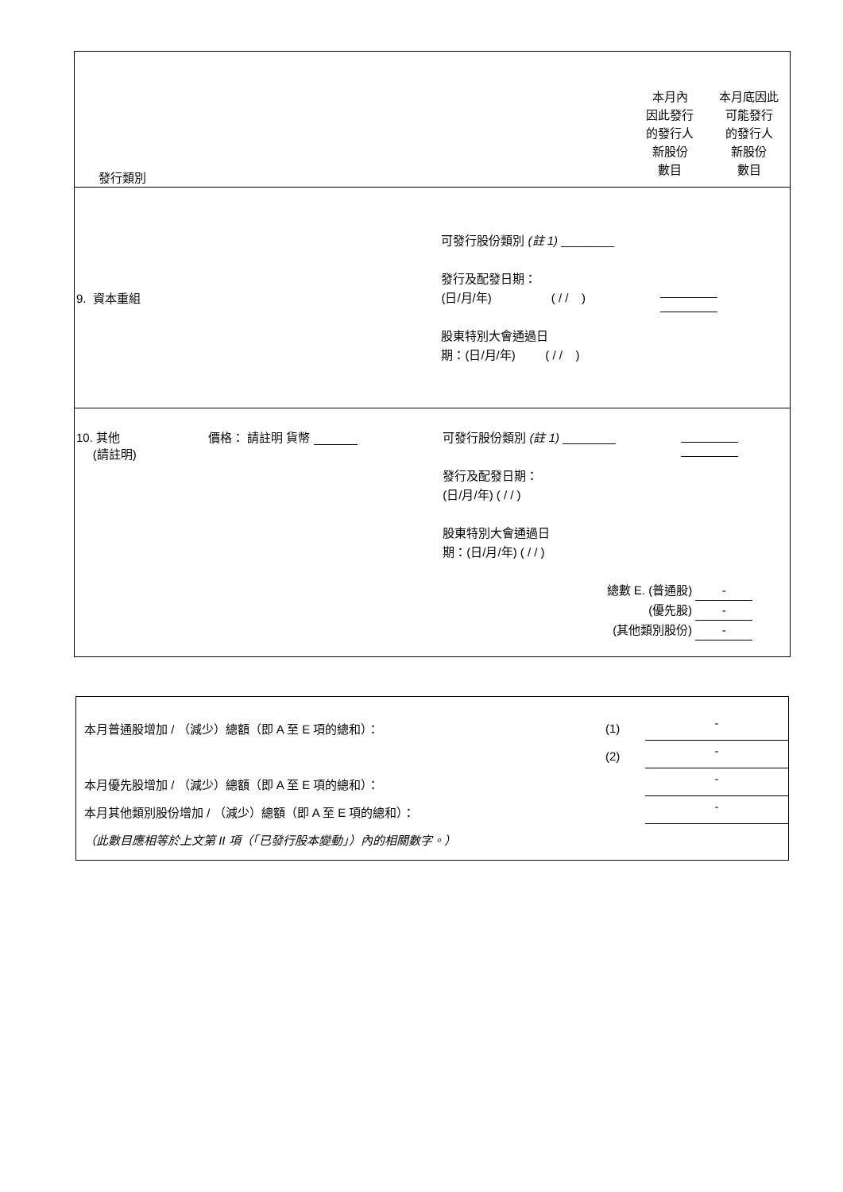發行類別
本月內
因此發行
的發行人
新股份
數目
本月底因此
可能發行
的發行人
新股份
數目
9. 資本重組
可發行股份類別 (註 1) ________
發行及配發日期：
(日/月/年) ( / / )
股東特別大會通過日
期：(日/月/年) ( / / )
10. 其他
(請註明)
價格： 請註明 貨幣
可發行股份類別 (註 1) ________
發行及配發日期：
(日/月/年) ( / / )
股東特別大會通過日
期：(日/月/年) ( / / )
總數 E. (普通股) -
(優先股) -
(其他類別股份) -
本月普通股增加 / （減少）總額（即 A 至 E 項的總和）： (1) -
(2) -
本月優先股增加 / （減少）總額（即 A 至 E 項的總和）： -
本月其他類別股份增加 / （減少）總額（即 A 至 E 項的總和）： -
（此數目應相等於上文第 II 項（「已發行股本變動」）內的相關數字。）